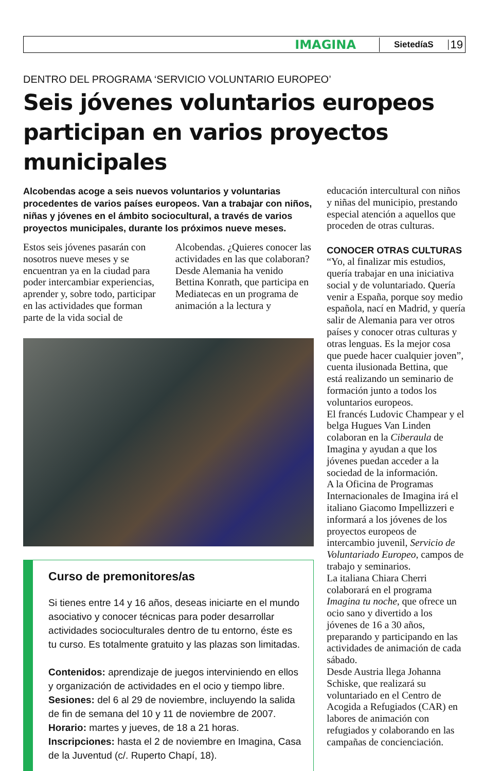IMAGINA SietedíaS 19
DENTRO DEL PROGRAMA ‘SERVICIO VOLUNTARIO EUROPEO’
Seis jóvenes voluntarios europeos participan en varios proyectos municipales
Alcobendas acoge a seis nuevos voluntarios y voluntarias procedentes de varios países europeos. Van a trabajar con niños, niñas y jóvenes en el ámbito sociocultural, a través de varios proyectos municipales, durante los próximos nueve meses.
Estos seis jóvenes pasarán con nosotros nueve meses y se encuentran ya en la ciudad para poder intercambiar experiencias, aprender y, sobre todo, participar en las actividades que forman parte de la vida social de Alcobendas. ¿Quieres conocer las actividades en las que colaboran? Desde Alemania ha venido Bettina Konrath, que participa en Mediatecas en un programa de animación a la lectura y
Curso de premonitores/as
Si tienes entre 14 y 16 años, deseas iniciarte en el mundo asociativo y conocer técnicas para poder desarrollar actividades socioculturales dentro de tu entorno, éste es tu curso. Es totalmente gratuito y las plazas son limitadas.
Contenidos: aprendizaje de juegos interviniendo en ellos y organización de actividades en el ocio y tiempo libre.
Sesiones: del 6 al 29 de noviembre, incluyendo la salida de fin de semana del 10 y 11 de noviembre de 2007.
Horario: martes y jueves, de 18 a 21 horas.
Inscripciones: hasta el 2 de noviembre en Imagina, Casa de la Juventud (c/. Ruperto Chapí, 18).
educación intercultural con niños y niñas del municipio, prestando especial atención a aquellos que proceden de otras culturas.
CONOCER OTRAS CULTURAS
“Yo, al finalizar mis estudios, quería trabajar en una iniciativa social y de voluntariado. Quería venir a España, porque soy medio española, nací en Madrid, y quería salir de Alemania para ver otros países y conocer otras culturas y otras lenguas. Es la mejor cosa que puede hacer cualquier joven”, cuenta ilusionada Bettina, que está realizando un seminario de formación junto a todos los voluntarios europeos.
El francés Ludovic Champear y el belga Hugues Van Linden colaboran en la Ciberaula de Imagina y ayudan a que los jóvenes puedan acceder a la sociedad de la información.
A la Oficina de Programas Internacionales de Imagina irá el italiano Giacomo Impellizzeri e informará a los jóvenes de los proyectos europeos de intercambio juvenil, Servicio de Voluntariado Europeo, campos de trabajo y seminarios.
La italiana Chiara Cherri colaborará en el programa Imagina tu noche, que ofrece un ocio sano y divertido a los jóvenes de 16 a 30 años, preparando y participando en las actividades de animación de cada sábado.
Desde Austria llega Johanna Schiske, que realizará su voluntariado en el Centro de Acogida a Refugiados (CAR) en labores de animación con refugiados y colaborando en las campañas de concienciación.